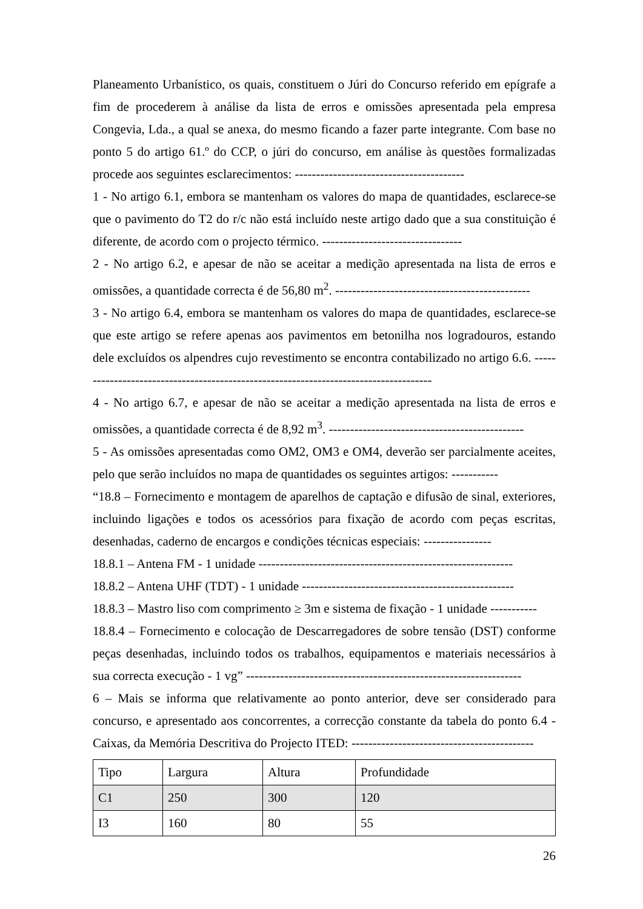Planeamento Urbanístico, os quais, constituem o Júri do Concurso referido em epígrafe a fim de procederem à análise da lista de erros e omissões apresentada pela empresa Congevia, Lda., a qual se anexa, do mesmo ficando a fazer parte integrante. Com base no ponto 5 do artigo 61.º do CCP, o júri do concurso, em análise às questões formalizadas procede aos seguintes esclarecimentos: ----------------------------------------
1 - No artigo 6.1, embora se mantenham os valores do mapa de quantidades, esclarece-se que o pavimento do T2 do r/c não está incluído neste artigo dado que a sua constituição é diferente, de acordo com o projecto térmico. ---------------------------------
2 - No artigo 6.2, e apesar de não se aceitar a medição apresentada na lista de erros e omissões, a quantidade correcta é de 56,80 m<sup>2</sup>. ----------------------------------------------
3 - No artigo 6.4, embora se mantenham os valores do mapa de quantidades, esclarece-se que este artigo se refere apenas aos pavimentos em betonilha nos logradouros, estando dele excluídos os alpendres cujo revestimento se encontra contabilizado no artigo 6.6. -------------------------------------------------------------------------------------
4 - No artigo 6.7, e apesar de não se aceitar a medição apresentada na lista de erros e omissões, a quantidade correcta é de 8,92 m<sup>3</sup>. ----------------------------------------------
5 - As omissões apresentadas como OM2, OM3 e OM4, deverão ser parcialmente aceites, pelo que serão incluídos no mapa de quantidades os seguintes artigos: -----------
“18.8 – Fornecimento e montagem de aparelhos de captação e difusão de sinal, exteriores, incluindo ligações e todos os acessórios para fixação de acordo com peças escritas, desenhadas, caderno de encargos e condições técnicas especiais: ----------------
18.8.1 – Antena FM - 1 unidade ------------------------------------------------------------
18.8.2 – Antena UHF (TDT) - 1 unidade --------------------------------------------------
18.8.3 – Mastro liso com comprimento ≥ 3m e sistema de fixação - 1 unidade -----------
18.8.4 – Fornecimento e colocação de Descarregadores de sobre tensão (DST) conforme peças desenhadas, incluindo todos os trabalhos, equipamentos e materiais necessários à sua correcta execução - 1 vg” -----------------------------------------------------------------
6 – Mais se informa que relativamente ao ponto anterior, deve ser considerado para concurso, e apresentado aos concorrentes, a correcção constante da tabela do ponto 6.4 - Caixas, da Memória Descritiva do Projecto ITED: -------------------------------------------
| Tipo | Largura | Altura | Profundidade |
| C1 | 250 | 300 | 120 |
| I3 | 160 | 80 | 55 |
26